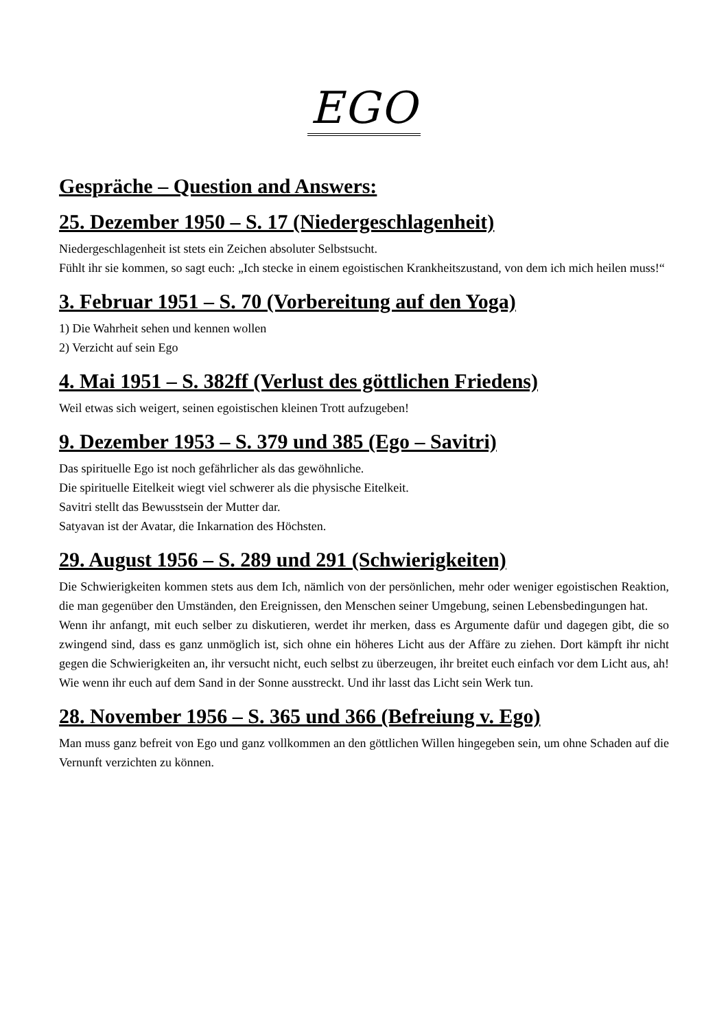EGO
Gespräche – Question and Answers:
25. Dezember 1950 – S. 17 (Niedergeschlagenheit)
Niedergeschlagenheit ist stets ein Zeichen absoluter Selbstsucht.
Fühlt ihr sie kommen, so sagt euch: „Ich stecke in einem egoistischen Krankheitszustand, von dem ich mich heilen muss!“
3. Februar 1951 – S. 70 (Vorbereitung auf den Yoga)
1) Die Wahrheit sehen und kennen wollen
2) Verzicht auf sein Ego
4. Mai 1951 – S. 382ff (Verlust des göttlichen Friedens)
Weil etwas sich weigert, seinen egoistischen kleinen Trott aufzugeben!
9. Dezember 1953 – S. 379 und 385 (Ego – Savitri)
Das spirituelle Ego ist noch gefährlicher als das gewöhnliche.
Die spirituelle Eitelkeit wiegt viel schwerer als die physische Eitelkeit.
Savitri stellt das Bewusstsein der Mutter dar.
Satyavan ist der Avatar, die Inkarnation des Höchsten.
29. August 1956 – S. 289 und 291 (Schwierigkeiten)
Die Schwierigkeiten kommen stets aus dem Ich, nämlich von der persönlichen, mehr oder weniger egoistischen Reaktion, die man gegenüber den Umständen, den Ereignissen, den Menschen seiner Umgebung, seinen Lebensbedingungen hat.
Wenn ihr anfangt, mit euch selber zu diskutieren, werdet ihr merken, dass es Argumente dafür und dagegen gibt, die so zwingend sind, dass es ganz unmöglich ist, sich ohne ein höheres Licht aus der Affäre zu ziehen. Dort kämpft ihr nicht gegen die Schwierigkeiten an, ihr versucht nicht, euch selbst zu überzeugen, ihr breitet euch einfach vor dem Licht aus, ah! Wie wenn ihr euch auf dem Sand in der Sonne ausstreckt. Und ihr lasst das Licht sein Werk tun.
28. November 1956 – S. 365 und 366 (Befreiung v. Ego)
Man muss ganz befreit von Ego und ganz vollkommen an den göttlichen Willen hingegeben sein, um ohne Schaden auf die Vernunft verzichten zu können.